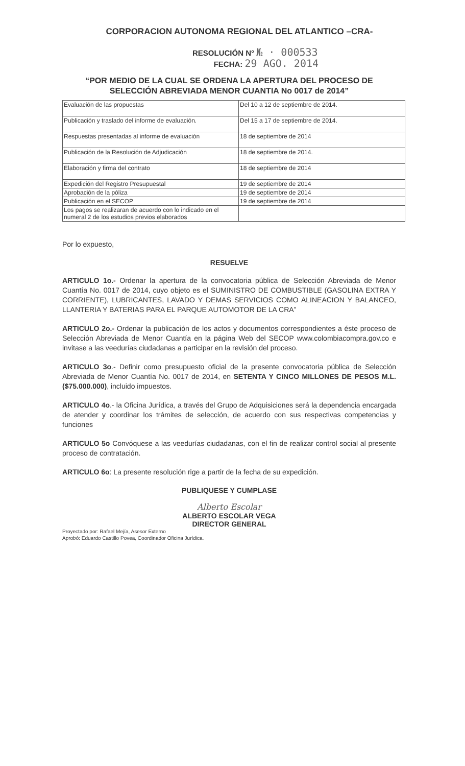CORPORACION AUTONOMA REGIONAL DEL ATLANTICO –CRA-
RESOLUCIÓN N° № · 000533
FECHA: 29 AGO. 2014
“POR MEDIO DE LA CUAL SE ORDENA LA APERTURA DEL PROCESO DE SELECCIÓN ABREVIADA MENOR CUANTIA No 0017 de 2014”
| Evaluación de las propuestas | Del 10 a 12 de septiembre de 2014. |
| Publicación y traslado del informe de evaluación. | Del 15 a 17 de septiembre de 2014. |
| Respuestas presentadas al informe de evaluación | 18 de septiembre de 2014 |
| Publicación de la Resolución de Adjudicación | 18 de septiembre de 2014. |
| Elaboración y firma del contrato | 18 de septiembre de 2014 |
| Expedición del Registro Presupuestal | 19 de septiembre de 2014 |
| Aprobación de la póliza | 19 de septiembre de 2014 |
| Publicación en el SECOP | 19 de septiembre de 2014 |
| Los pagos se realizaran de acuerdo con lo indicado en el numeral 2 de los estudios previos elaborados | |
Por lo expuesto,
RESUELVE
ARTICULO 1o.- Ordenar la apertura de la convocatoria pública de Selección Abreviada de Menor Cuantía No. 0017 de 2014, cuyo objeto es el SUMINISTRO DE COMBUSTIBLE (GASOLINA EXTRA Y CORRIENTE), LUBRICANTES, LAVADO Y DEMAS SERVICIOS COMO ALINEACION Y BALANCEO, LLANTERIA Y BATERIAS PARA EL PARQUE AUTOMOTOR DE LA CRA”
ARTICULO 2o.- Ordenar la publicación de los actos y documentos correspondientes a éste proceso de Selección Abreviada de Menor Cuantía en la página Web del SECOP www.colombiacompra.gov.co e invitase a las veedurías ciudadanas a participar en la revisión del proceso.
ARTICULO 3o.- Definir como presupuesto oficial de la presente convocatoria pública de Selección Abreviada de Menor Cuantía No. 0017 de 2014, en SETENTA Y CINCO MILLONES DE PESOS M.L. ($75.000.000), incluido impuestos.
ARTICULO 4o.- la Oficina Jurídica, a través del Grupo de Adquisiciones será la dependencia encargada de atender y coordinar los trámites de selección, de acuerdo con sus respectivas competencias y funciones
ARTICULO 5o Convóquese a las veedurías ciudadanas, con el fin de realizar control social al presente proceso de contratación.
ARTICULO 6o: La presente resolución rige a partir de la fecha de su expedición.
PUBLIQUESE Y CUMPLASE
Alberto Escolar
ALBERTO ESCOLAR VEGA
DIRECTOR GENERAL
Proyectado por: Rafael Mejía, Asesor Externo
Aprobó: Eduardo Castillo Povea, Coordinador Oficina Jurídica.